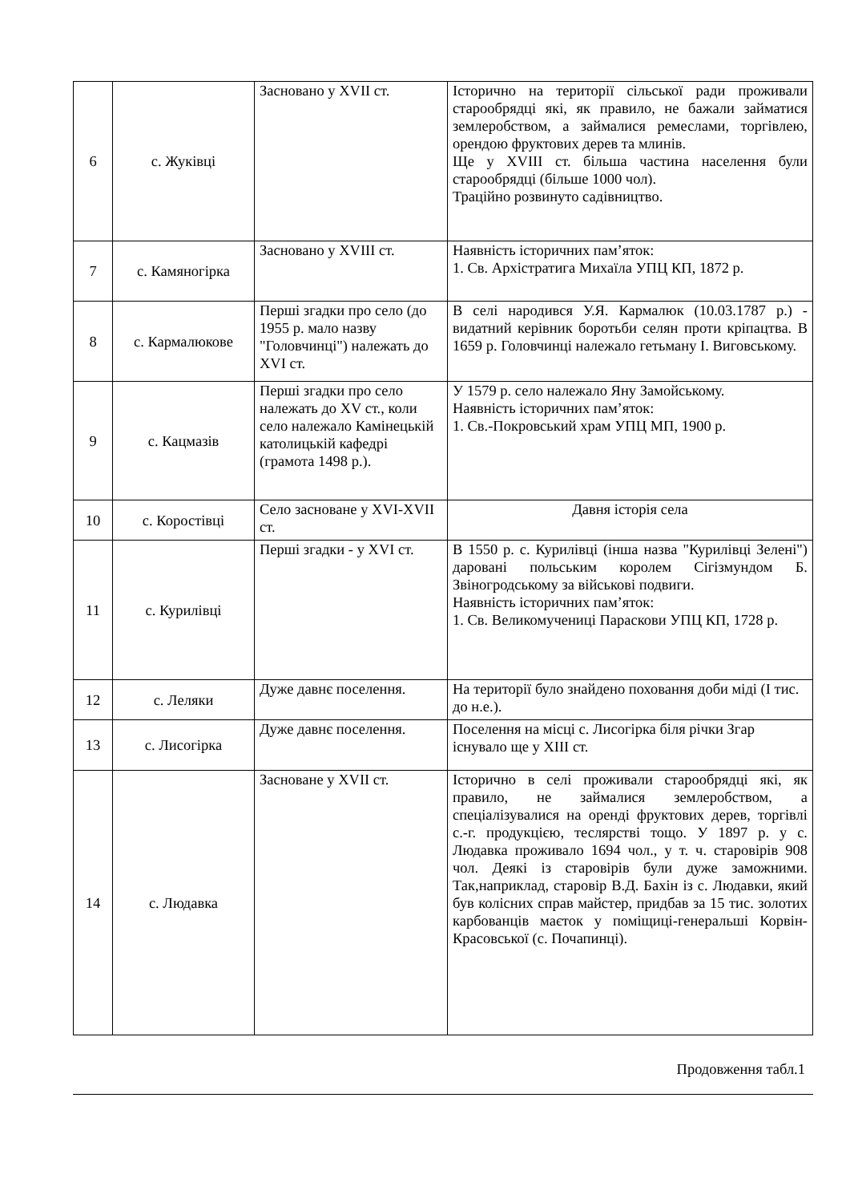| 6 | с. Жуківці | Засновано у XVII ст. | Історично на території сільської ради проживали старообрядці які, як правило, не бажали займатися землеробством, а займалися ремеслами, торгівлею, орендою фруктових дерев та млинів. Ще у XVIII ст. більша частина населення були старообрядці (більше 1000 чол). Трацiйно розвинуто садівництво. |
| 7 | с. Камяногірка | Засновано у XVIII ст. | Наявність історичних пам’яток: 1. Св. Архістратига Михаїла УПЦ КП, 1872 р. |
| 8 | с. Кармалюкове | Перші згадки про село (до 1955 р. мало назву "Головчинці") належать до XVI ст. | В селі народився У.Я. Кармалюк (10.03.1787 р.) - видатний керівник боротьби селян проти кріпацтва. В 1659 р. Головчинці належало гетьману І. Виговському. |
| 9 | с. Кацмазів | Перші згадки про село належать до XV ст., коли село належало Камінецькій католицькій кафедрі (грамота 1498 р.). | У 1579 р. село належало Яну Замойському. Наявність історичних пам’яток: 1. Св.-Покровський храм УПЦ МП, 1900 р. |
| 10 | с. Коростівці | Село засноване у XVI-XVII ст. | Давня історія села |
| 11 | с. Курилівці | Перші згадки - у XVI ст. | В 1550 р. с. Курилівці (інша назва "Курилівці Зелені") даровані польським королем Сігізмундом Б. Звіногродському за військові подвиги. Наявність історичних пам’яток: 1. Св. Великомучениці Параскови УПЦ КП, 1728 р. |
| 12 | с. Леляки | Дуже давнє поселення. | На території було знайдено поховання доби міді (І тис. до н.е.). |
| 13 | с. Лисогірка | Дуже давнє поселення. | Поселення на місці с. Лисогірка біля річки Згар існувало ще у XIII ст. |
| 14 | с. Людавка | Засноване у XVII ст. | Історично в селі проживали старообрядці які, як правило, не займалися землеробством, а спеціалізувалися на оренді фруктових дерев, торгівлі с.-г. продукцією, теслярстві тощо. У 1897 р. у с. Людавка проживало 1694 чол., у т. ч. старовірів 908 чол. Деякі із старовірів були дуже заможними. Так,наприклад, старовір В.Д. Бахін із с. Людавки, який був колісних справ майстер, придбав за 15 тис. золотих карбованців маєток у поміщиці-генеральші Корвін-Красовської (с. Почапинці). |
Продовження табл.1